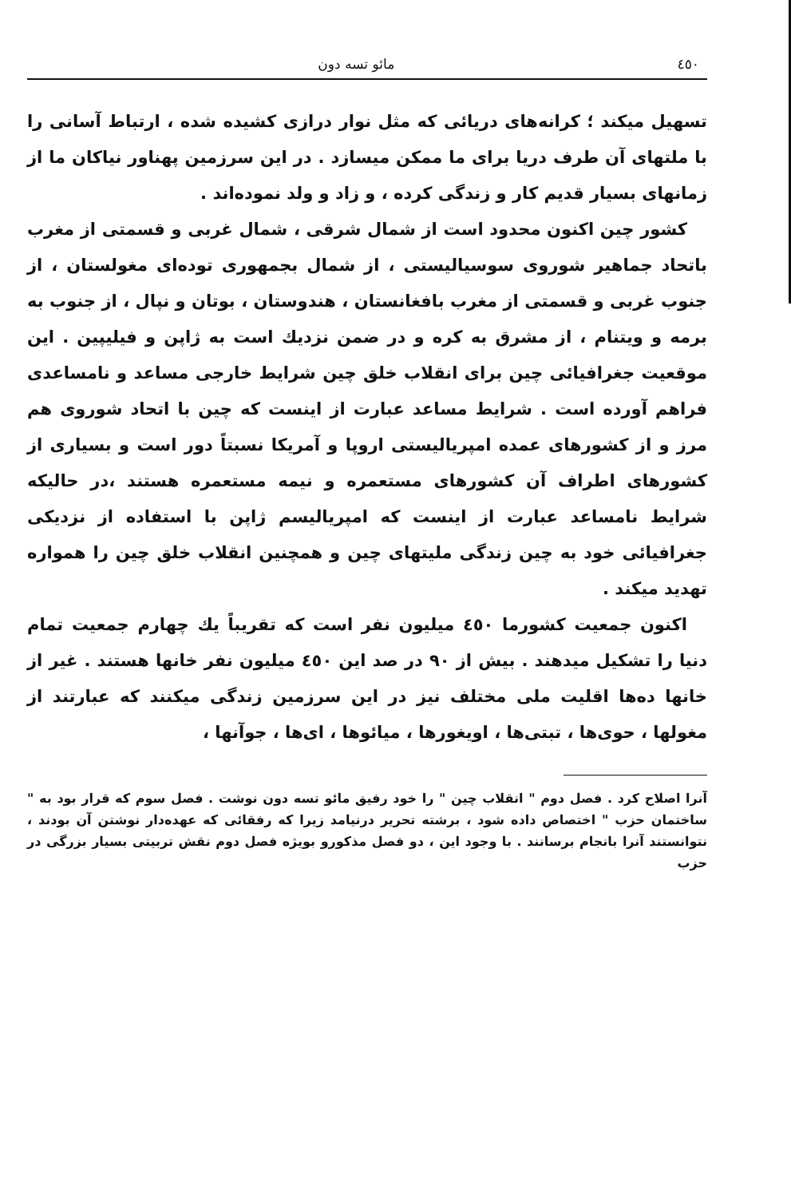٤٥٠ مائو تسه دون
تسهیل میکند ؛ کرانه‌های دریائی که مثل نوار درازی کشیده شده ، ارتباط آسانی را با ملتهای آن طرف دریا برای ما ممکن میسازد . در این سرزمین پهناور نیاکان ما از زمانهای بسیار قدیم کار و زندگی کرده ، و زاد و ولد نموده‌اند .
کشور چین اکنون محدود است از شمال شرقی ، شمال غربی و قسمتی از مغرب باتحاد جماهیر شوروی سوسیالیستی ، از شمال بجمهوری توده‌ای مغولستان ، از جنوب غربی و قسمتی از مغرب بافغانستان ، هندوستان ، بوتان و نپال ، از جنوب به برمه و ویتنام ، از مشرق به کره و در ضمن نزدیك است به ژاپن و فیلیپین . این موقعیت جغرافیائی چین برای انقلاب خلق چین شرایط خارجی مساعد و نامساعدی فراهم آورده است . شرایط مساعد عبارت از اینست که چین با اتحاد شوروی هم مرز و از کشورهای عمده امپریالیستی اروپا و آمریکا نسبتاً دور است و بسیاری از کشورهای اطراف آن کشورهای مستعمره و نیمه مستعمره هستند ،در حالیکه شرایط نامساعد عبارت از اینست که امپریالیسم ژاپن با استفاده از نزدیکی جغرافیائی خود به چین زندگی ملیتهای چین و همچنین انقلاب خلق چین را همواره تهدید میکند .
اکنون جمعیت کشورما ٤٥٠ میلیون نفر است که تقریباً یك چهارم جمعیت تمام دنیا را تشکیل میدهند . بیش از ٩٠ در صد این ٤٥٠ میلیون نفر خانها هستند . غیر از خانها ده‌ها اقلیت ملی مختلف نیز در این سرزمین زندگی میکنند که عبارتند از مغولها ، حوی‌ها ، تبتی‌ها ، اویغورها ، میائوها ، ای‌ها ، جوآنها ،
آنرا اصلاح کرد . فصل دوم " انقلاب چین " را خود رفیق مائو تسه دون نوشت . فصل سوم که قرار بود به " ساختمان حزب " اختصاص داده شود ، برشته تحریر درنیامد زیرا که رفقائی که عهده‌دار نوشتن آن بودند ، نتوانستند آنرا بانجام برسانند . با وجود این ، دو فصل مذکورو بویژه فصل دوم نقش تربیتی بسیار بزرگی در حزب